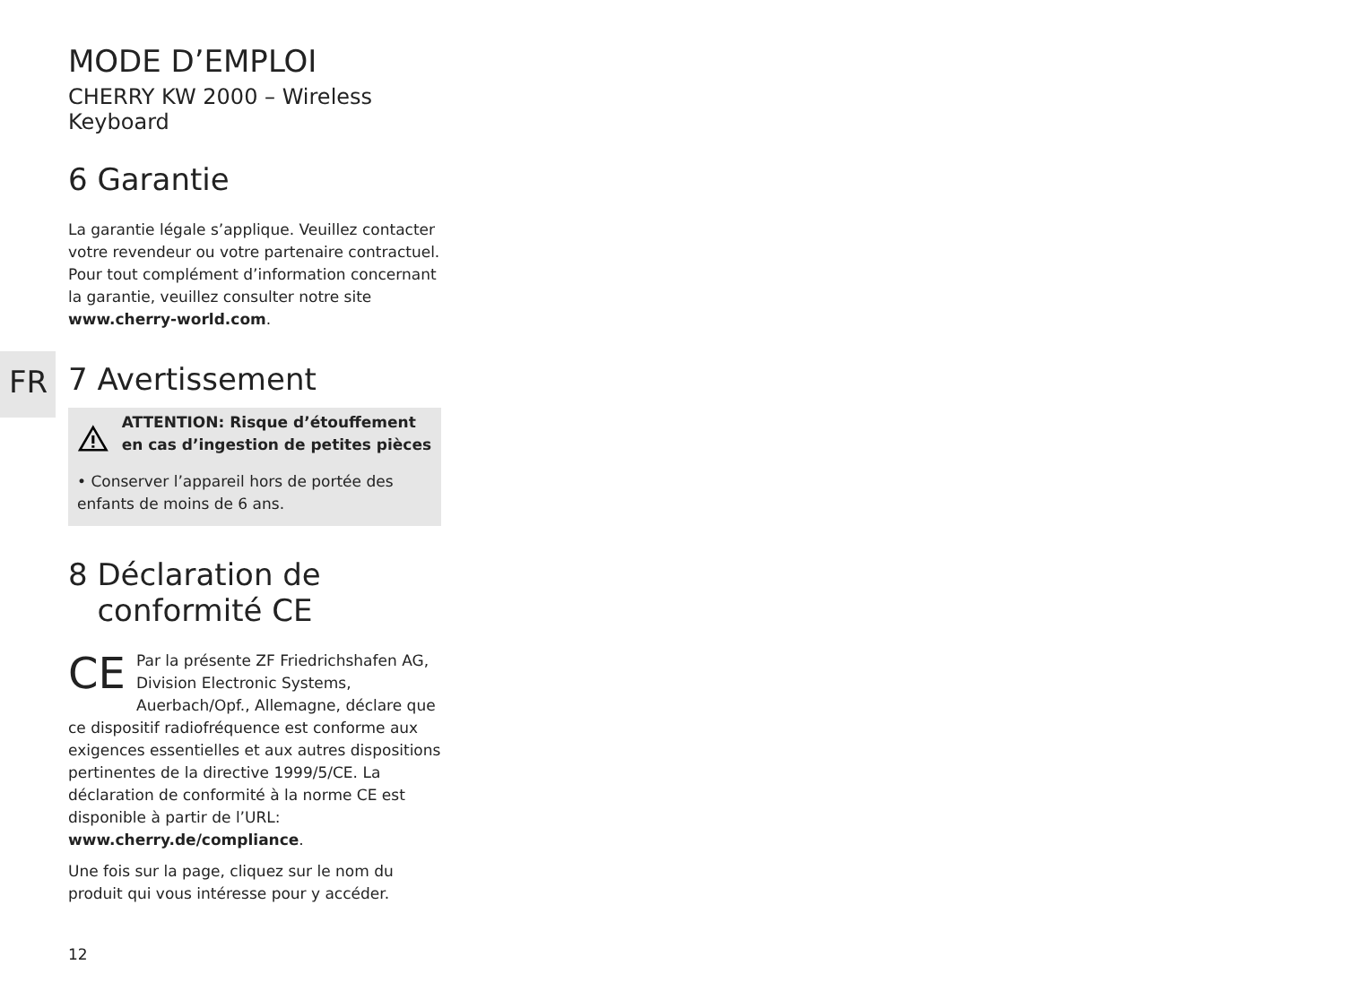FR
MODE D’EMPLOI
CHERRY KW 2000 – Wireless Keyboard
6 Garantie
La garantie légale s’applique. Veuillez contacter votre revendeur ou votre partenaire contractuel. Pour tout complément d’information concernant la garantie, veuillez consulter notre site www.cherry-world.com.
7 Avertissement
ATTENTION: Risque d’étouffement en cas d’ingestion de petites pièces
• Conserver l’appareil hors de portée des enfants de moins de 6 ans.
8 Déclaration de
conformité CE
CE Par la présente ZF Friedrichshafen AG, Division Electronic Systems, Auerbach/Opf., Allemagne, déclare que ce dispositif radiofréquence est conforme aux exigences essentielles et aux autres dispositions pertinentes de la directive 1999/5/CE. La déclaration de conformité à la norme CE est disponible à partir de l’URL: www.cherry.de/compliance.
Une fois sur la page, cliquez sur le nom du produit qui vous intéresse pour y accéder.
12